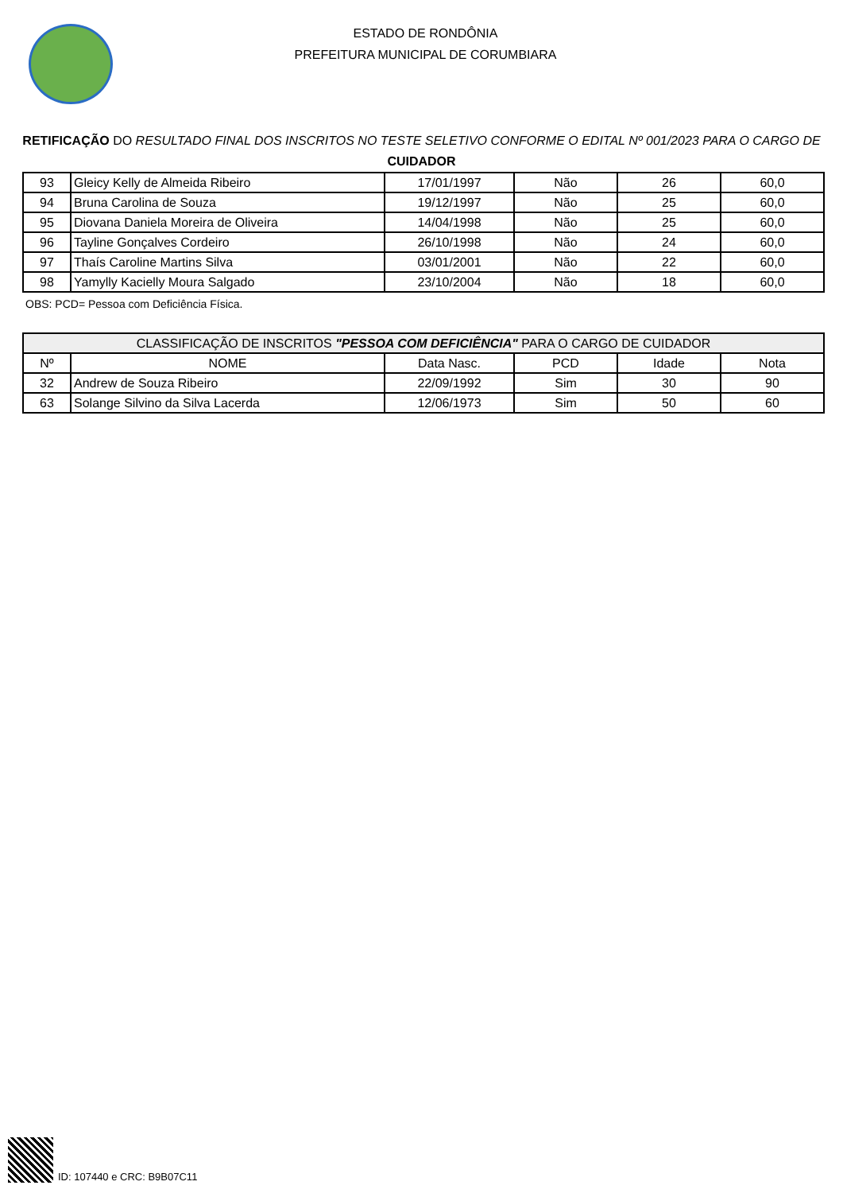ESTADO DE RONDÔNIA
PREFEITURA MUNICIPAL DE CORUMBIARA
RETIFICAÇÃO DO RESULTADO FINAL DOS INSCRITOS NO TESTE SELETIVO CONFORME O EDITAL Nº 001/2023 PARA O CARGO DE CUIDADOR
| 93 | Gleicy Kelly de Almeida Ribeiro | 17/01/1997 | Não | 26 | 60,0 |
| 94 | Bruna Carolina de Souza | 19/12/1997 | Não | 25 | 60,0 |
| 95 | Diovana Daniela Moreira de Oliveira | 14/04/1998 | Não | 25 | 60,0 |
| 96 | Tayline Gonçalves Cordeiro | 26/10/1998 | Não | 24 | 60,0 |
| 97 | Thaís Caroline Martins Silva | 03/01/2001 | Não | 22 | 60,0 |
| 98 | Yamylly Kacielly Moura Salgado | 23/10/2004 | Não | 18 | 60,0 |
OBS: PCD= Pessoa com Deficiência Física.
| CLASSIFICAÇÃO DE INSCRITOS "PESSOA COM DEFICIÊNCIA" PARA O CARGO DE CUIDADOR | | | | | |
| --- | --- | --- | --- | --- | --- |
| Nº | NOME | Data Nasc. | PCD | Idade | Nota |
| 32 | Andrew de Souza Ribeiro | 22/09/1992 | Sim | 30 | 90 |
| 63 | Solange Silvino da Silva Lacerda | 12/06/1973 | Sim | 50 | 60 |
ID: 107440 e CRC: B9B07C11